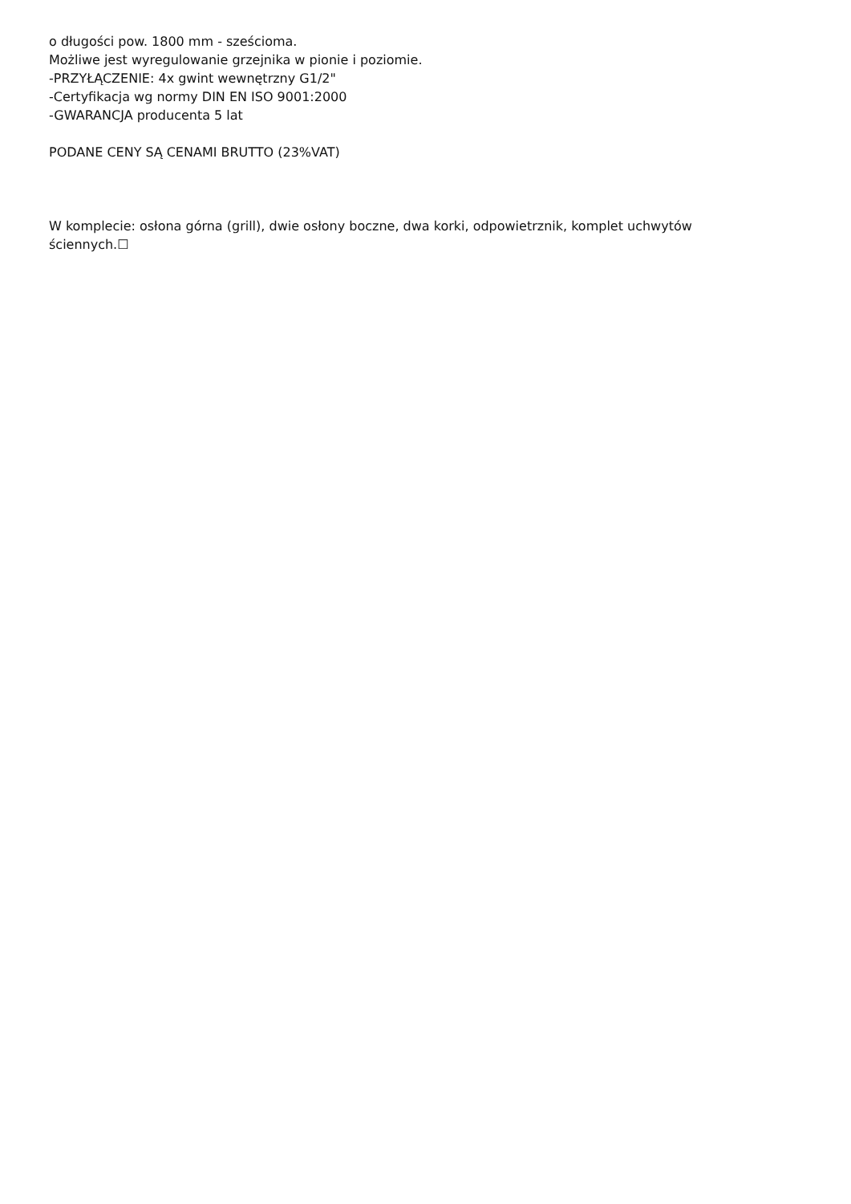o długości pow. 1800 mm - sześcioma.
Możliwe jest wyregulowanie grzejnika w pionie i poziomie.
-PRZYŁĄCZENIE: 4x gwint wewnętrzny G1/2"
-Certyfikacja wg normy DIN EN ISO 9001:2000
-GWARANCJA producenta 5 lat
PODANE CENY SĄ CENAMI BRUTTO (23%VAT)
W komplecie: osłona górna (grill), dwie osłony boczne, dwa korki, odpowietrznik, komplet uchwytów ściennych.☐